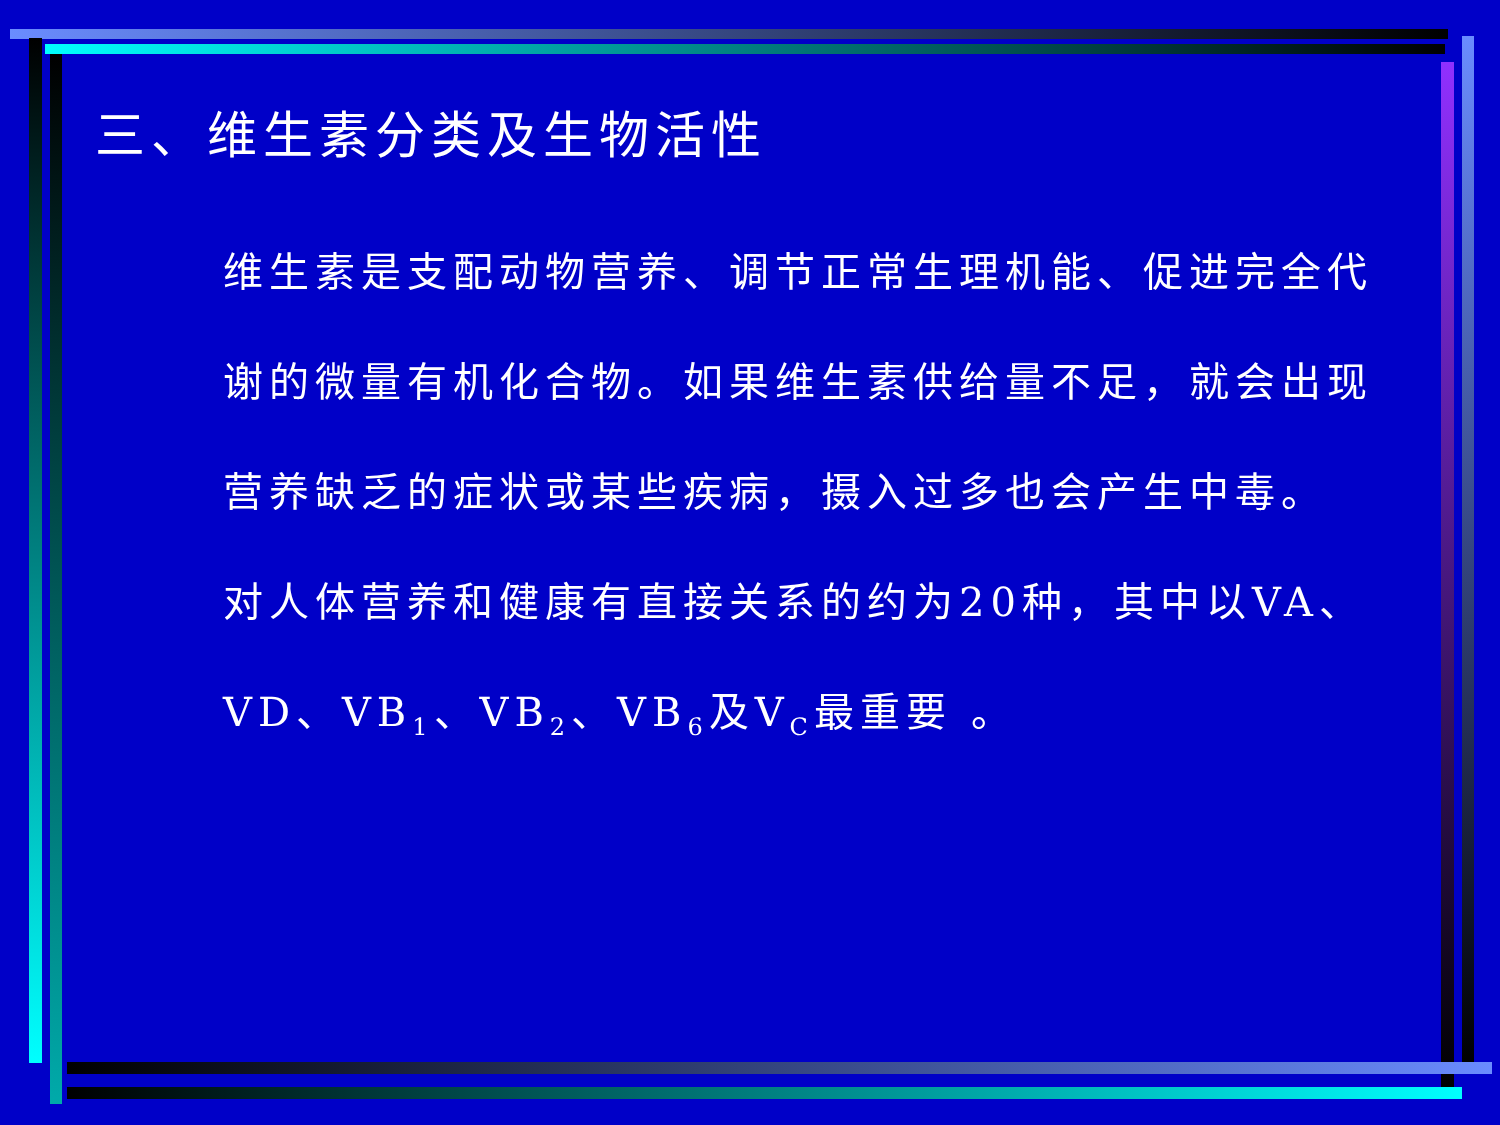三、维生素分类及生物活性
维生素是支配动物营养、调节正常生理机能、促进完全代谢的微量有机化合物。如果维生素供给量不足，就会出现营养缺乏的症状或某些疾病，摄入过多也会产生中毒。
对人体营养和健康有直接关系的约为20种，其中以VA、VD、VB<sub>1</sub>、VB<sub>2</sub>、VB<sub>6</sub>及V<sub>C</sub>最重要 。